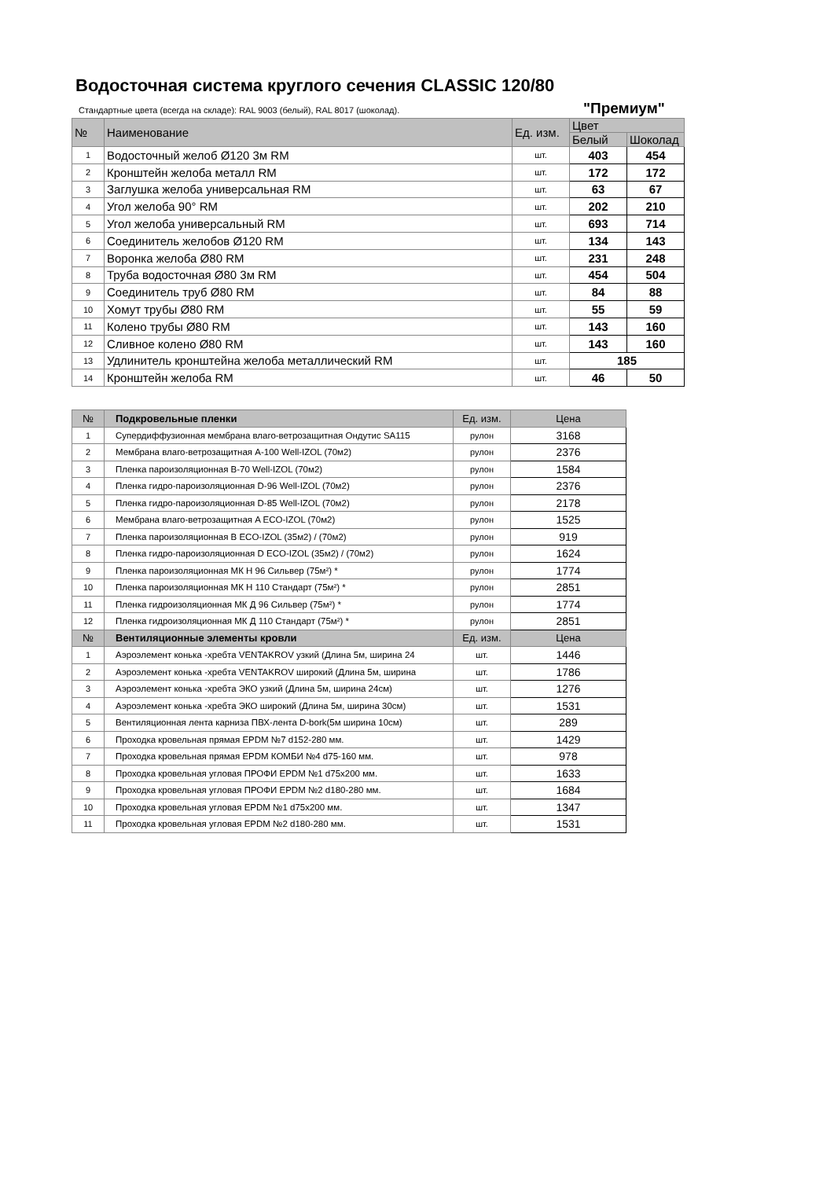Водосточная система круглого сечения CLASSIC 120/80
Стандартные цвета (всегда на складе): RAL 9003 (белый), RAL 8017 (шоколад).
"Премиум"
| № | Наименование | Ед. изм. | Цвет | |
| --- | --- | --- | --- | --- |
| | | | Белый | Шоколад |
| 1 | Водосточный желоб Ø120 3м RM | шт. | 403 | 454 |
| 2 | Кронштейн желоба металл RM | шт. | 172 | 172 |
| 3 | Заглушка желоба универсальная RM | шт. | 63 | 67 |
| 4 | Угол желоба 90° RM | шт. | 202 | 210 |
| 5 | Угол желоба универсальный RM | шт. | 693 | 714 |
| 6 | Соединитель желобов Ø120 RM | шт. | 134 | 143 |
| 7 | Воронка желоба Ø80 RM | шт. | 231 | 248 |
| 8 | Труба водосточная Ø80 3м RM | шт. | 454 | 504 |
| 9 | Соединитель труб Ø80 RM | шт. | 84 | 88 |
| 10 | Хомут трубы Ø80 RM | шт. | 55 | 59 |
| 11 | Колено трубы Ø80 RM | шт. | 143 | 160 |
| 12 | Сливное колено Ø80 RM | шт. | 143 | 160 |
| 13 | Удлинитель кронштейна желоба металлический RM | шт. | 185 | |
| 14 | Кронштейн желоба RM | шт. | 46 | 50 |
| № | Подкровельные пленки | Ед. изм. | Цена |
| 1 | Супердиффузионная мембрана влаго-ветрозащитная Ондутис SA115 | рулон | 3168 |
| 2 | Мембрана влаго-ветрозащитная А-100 Well-IZOL (70м2) | рулон | 2376 |
| 3 | Пленка пароизоляционная В-70 Well-IZOL (70м2) | рулон | 1584 |
| 4 | Пленка гидро-пароизоляционная D-96 Well-IZOL (70м2) | рулон | 2376 |
| 5 | Пленка гидро-пароизоляционная D-85 Well-IZOL (70м2) | рулон | 2178 |
| 6 | Мембрана влаго-ветрозащитная A ECO-IZOL (70м2) | рулон | 1525 |
| 7 | Пленка пароизоляционная B ECO-IZOL (35м2) / (70м2) | рулон | 919 |
| 8 | Пленка гидро-пароизоляционная D ECO-IZOL (35м2) / (70м2) | рулон | 1624 |
| 9 | Пленка пароизоляционная МК Н 96 Сильвер (75м²) * | рулон | 1774 |
| 10 | Пленка пароизоляционная МК Н 110 Стандарт (75м²) * | рулон | 2851 |
| 11 | Пленка гидроизоляционная МК Д 96 Сильвер (75м²) * | рулон | 1774 |
| 12 | Пленка гидроизоляционная МК Д 110 Стандарт (75м²) * | рулон | 2851 |
| № | Вентиляционные элементы кровли | Ед. изм. | Цена |
| 1 | Аэроэлемент конька -хребта VENTAKROV узкий (Длина 5м, ширина 24 | шт. | 1446 |
| 2 | Аэроэлемент конька -хребта VENTAKROV широкий (Длина 5м, ширина | шт. | 1786 |
| 3 | Аэроэлемент конька -хребта ЭКО узкий (Длина 5м, ширина 24см) | шт. | 1276 |
| 4 | Аэроэлемент конька -хребта ЭКО широкий (Длина 5м, ширина 30см) | шт. | 1531 |
| 5 | Вентиляционная лента карниза ПВХ-лента D-bork(5м ширина 10см) | шт. | 289 |
| 6 | Проходка кровельная прямая EPDM №7 d152-280 мм. | шт. | 1429 |
| 7 | Проходка кровельная прямая EPDM КОМБИ №4 d75-160 мм. | шт. | 978 |
| 8 | Проходка кровельная угловая ПРОФИ EPDM №1 d75х200 мм. | шт. | 1633 |
| 9 | Проходка кровельная угловая ПРОФИ EPDM №2 d180-280 мм. | шт. | 1684 |
| 10 | Проходка кровельная угловая EPDM №1 d75х200 мм. | шт. | 1347 |
| 11 | Проходка кровельная угловая EPDM №2 d180-280 мм. | шт. | 1531 |